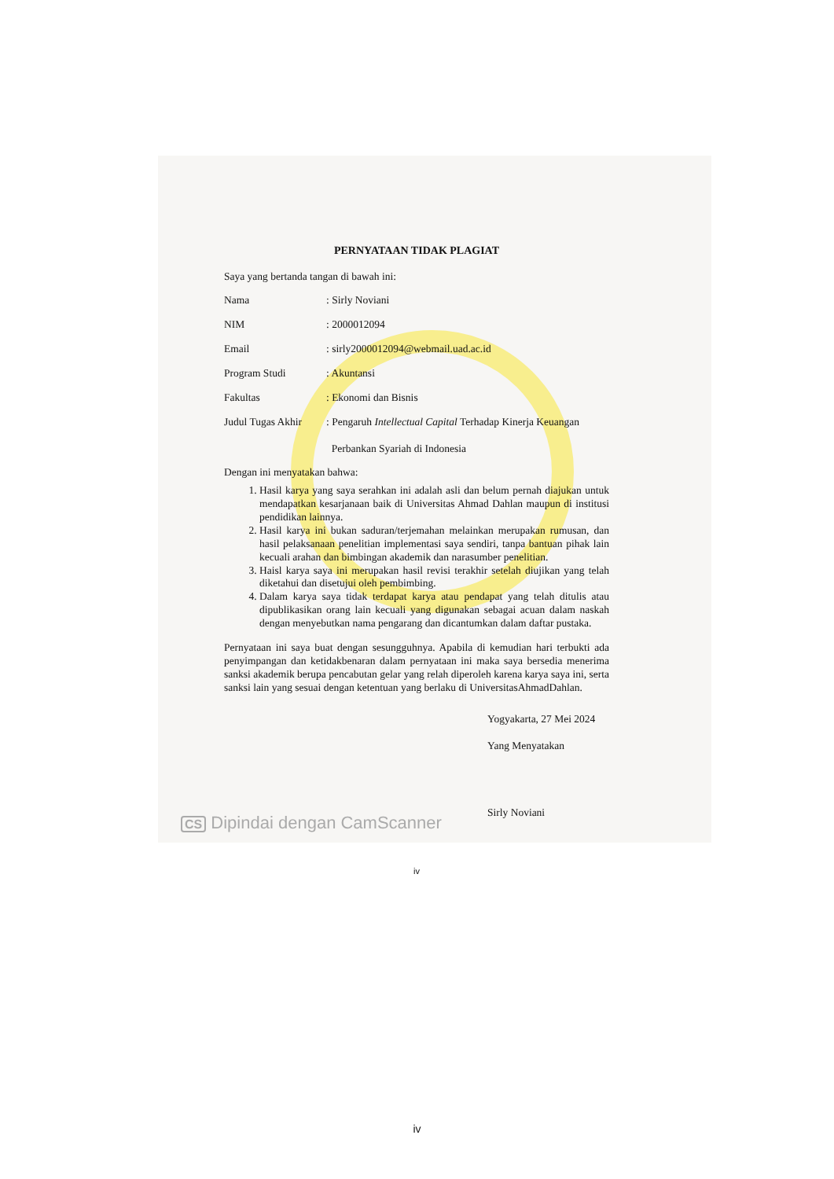PERNYATAAN TIDAK PLAGIAT
Saya yang bertanda tangan di bawah ini:
Nama: Sirly Noviani
NIM: 2000012094
Email: sirly2000012094@webmail.uad.ac.id
Program Studi: Akuntansi
Fakultas: Ekonomi dan Bisnis
Judul Tugas Akhir: Pengaruh Intellectual Capital Terhadap Kinerja Keuangan
Perbankan Syariah di Indonesia
Dengan ini menyatakan bahwa:
1. Hasil karya yang saya serahkan ini adalah asli dan belum pernah diajukan untuk mendapatkan kesarjanaan baik di Universitas Ahmad Dahlan maupun di institusi pendidikan lainnya.
2. Hasil karya ini bukan saduran/terjemahan melainkan merupakan rumusan, dan hasil pelaksanaan penelitian implementasi saya sendiri, tanpa bantuan pihak lain kecuali arahan dan bimbingan akademik dan narasumber penelitian.
3. Haisl karya saya ini merupakan hasil revisi terakhir setelah diujikan yang telah diketahui dan disetujui oleh pembimbing.
4. Dalam karya saya tidak terdapat karya atau pendapat yang telah ditulis atau dipublikasikan orang lain kecuali yang digunakan sebagai acuan dalam naskah dengan menyebutkan nama pengarang dan dicantumkan dalam daftar pustaka.
Pernyataan ini saya buat dengan sesungguhnya. Apabila di kemudian hari terbukti ada penyimpangan dan ketidakbenaran dalam pernyataan ini maka saya bersedia menerima sanksi akademik berupa pencabutan gelar yang relah diperoleh karena karya saya ini, serta sanksi lain yang sesuai dengan ketentuan yang berlaku di UniversitasAhmadDahlan.
Yogyakarta, 27 Mei 2024
Yang Menyatakan
Sirly Noviani
iv
CS Dipindai dengan CamScanner
iv